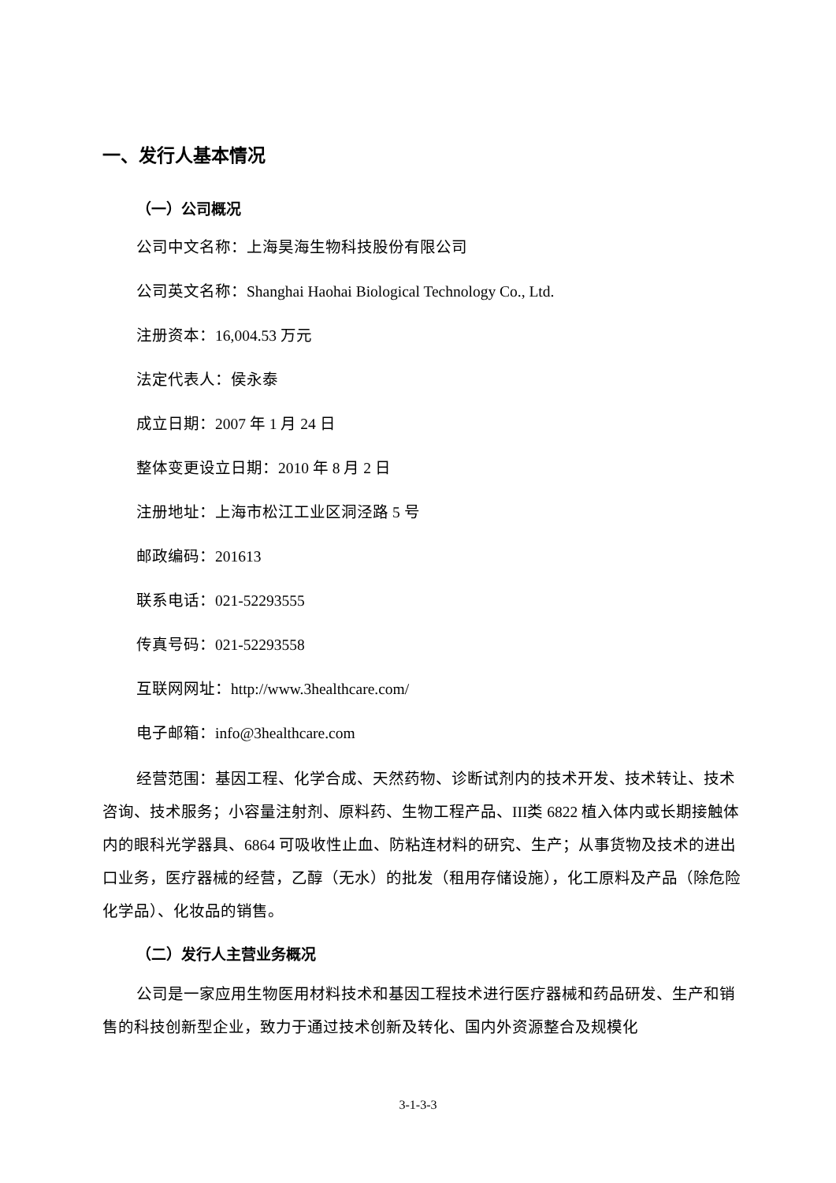一、发行人基本情况
（一）公司概况
公司中文名称：上海昊海生物科技股份有限公司
公司英文名称：Shanghai Haohai Biological Technology Co., Ltd.
注册资本：16,004.53 万元
法定代表人：侯永泰
成立日期：2007 年 1 月 24 日
整体变更设立日期：2010 年 8 月 2 日
注册地址：上海市松江工业区洞泾路 5 号
邮政编码：201613
联系电话：021-52293555
传真号码：021-52293558
互联网网址：http://www.3healthcare.com/
电子邮箱：info@3healthcare.com
经营范围：基因工程、化学合成、天然药物、诊断试剂内的技术开发、技术转让、技术咨询、技术服务；小容量注射剂、原料药、生物工程产品、III类 6822 植入体内或长期接触体内的眼科光学器具、6864 可吸收性止血、防粘连材料的研究、生产；从事货物及技术的进出口业务，医疗器械的经营，乙醇（无水）的批发（租用存储设施），化工原料及产品（除危险化学品）、化妆品的销售。
（二）发行人主营业务概况
公司是一家应用生物医用材料技术和基因工程技术进行医疗器械和药品研发、生产和销售的科技创新型企业，致力于通过技术创新及转化、国内外资源整合及规模化
3-1-3-3